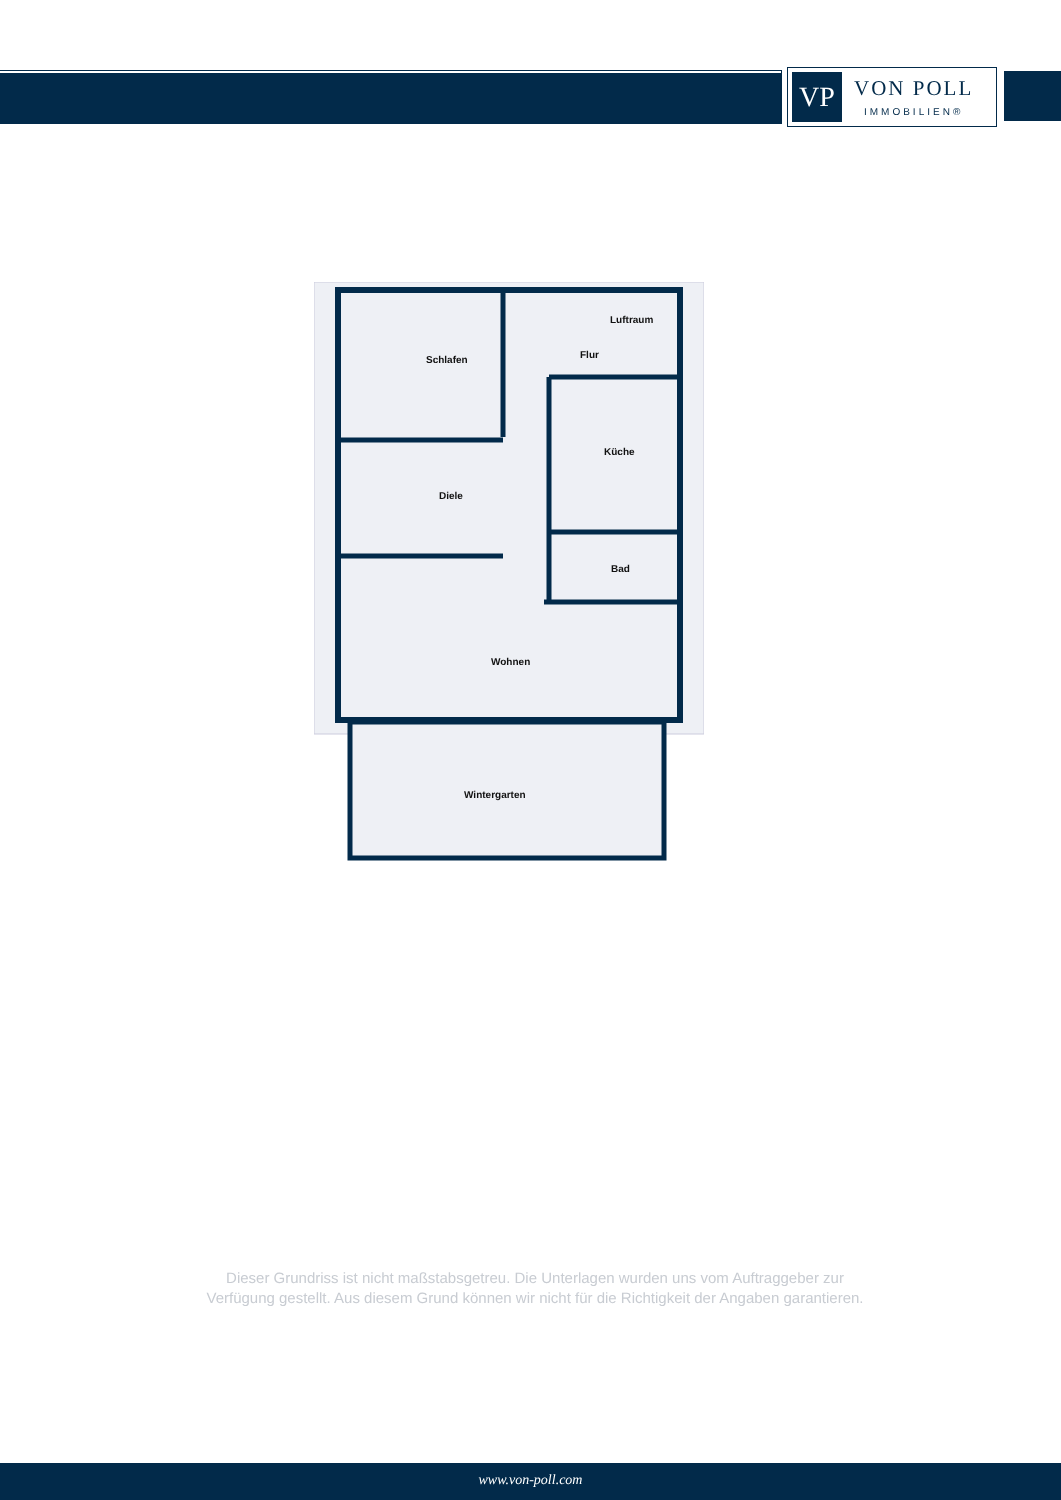VP
VON POLL
IMMOBILIEN®
Schlafen
Luftraum
Flur
Küche
Diele
Bad
Wohnen
Wintergarten
Dieser Grundriss ist nicht maßstabsgetreu. Die Unterlagen wurden uns vom Auftraggeber zur Verfügung gestellt. Aus diesem Grund können wir nicht für die Richtigkeit der Angaben garantieren.
www.von-poll.com